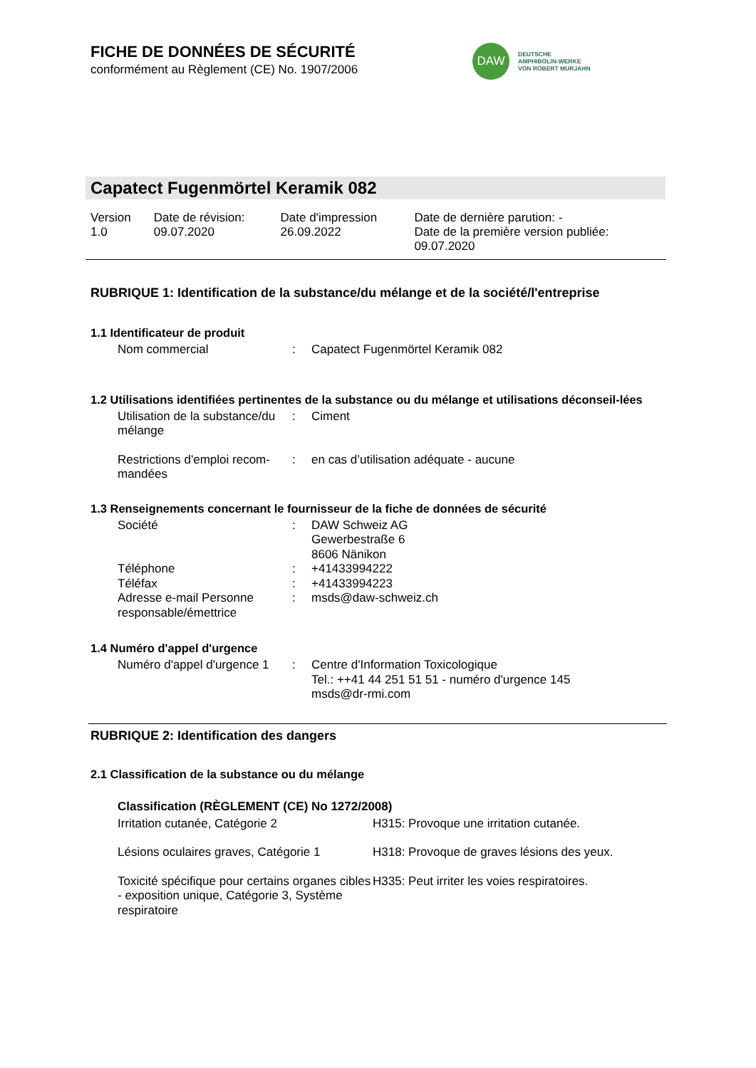FICHE DE DONNÉES DE SÉCURITÉ
conformément au Règlement (CE) No. 1907/2006
DAW
DEUTSCHE
AMPHIBOLIN-WERKE
VON ROBERT MURJAHN
Capatect Fugenmörtel Keramik 082
| Version 1.0 | Date de révision: 09.07.2020 | Date d'impression 26.09.2022 | Date de dernière parution: - Date de la première version publiée: 09.07.2020 |
RUBRIQUE 1: Identification de la substance/du mélange et de la société/l'entreprise
1.1 Identificateur de produit
| Nom commercial | : | Capatect Fugenmörtel Keramik 082 |
1.2 Utilisations identifiées pertinentes de la substance ou du mélange et utilisations déconseil-lées
| Utilisation de la substance/du mélange | : | Ciment |
| Restrictions d'emploi recom-mandées | : | en cas d’utilisation adéquate - aucune |
1.3 Renseignements concernant le fournisseur de la fiche de données de sécurité
| Société | : | DAW Schweiz AG Gewerbestraße 6 8606 Nänikon |
| Téléphone | : | +41433994222 |
| Téléfax | : | +41433994223 |
| Adresse e-mail Personne responsable/émettrice | : | msds@daw-schweiz.ch |
1.4 Numéro d'appel d'urgence
| Numéro d'appel d'urgence 1 | : | Centre d'Information Toxicologique Tel.: ++41 44 251 51 51 - numéro d'urgence 145 msds@dr-rmi.com |
RUBRIQUE 2: Identification des dangers
2.1 Classification de la substance ou du mélange
Classification (RÈGLEMENT (CE) No 1272/2008)
| Irritation cutanée, Catégorie 2 | H315: Provoque une irritation cutanée. |
| Lésions oculaires graves, Catégorie 1 | H318: Provoque de graves lésions des yeux. |
| Toxicité spécifique pour certains organes cibles - exposition unique, Catégorie 3, Système respiratoire | H335: Peut irriter les voies respiratoires. |